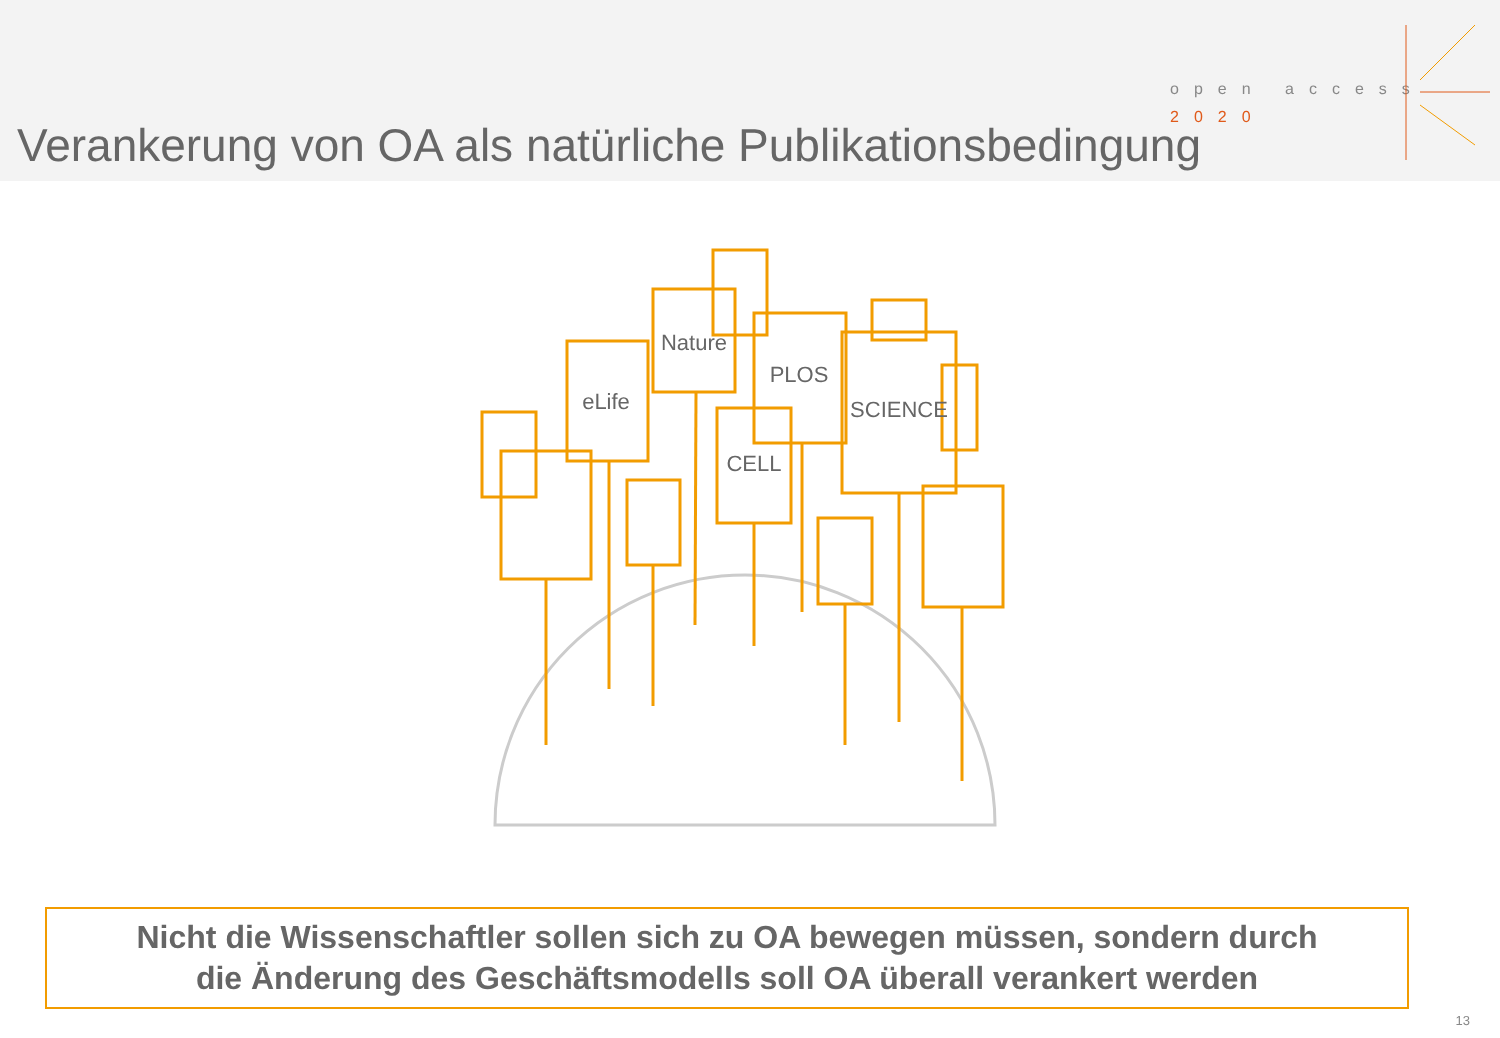Verankerung von OA als natürliche Publikationsbedingung
open access
2020
eLife
Nature
PLOS
SCIENCE
CELL
Nicht die Wissenschaftler sollen sich zu OA bewegen müssen, sondern durch
die Änderung des Geschäftsmodells soll OA überall verankert werden
13